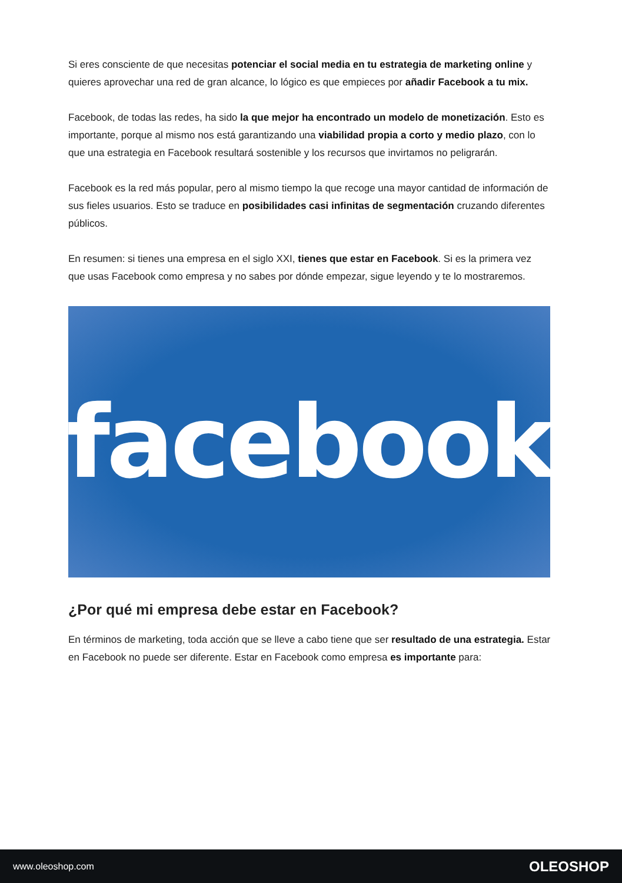Si eres consciente de que necesitas potenciar el social media en tu estrategia de marketing online y quieres aprovechar una red de gran alcance, lo lógico es que empieces por añadir Facebook a tu mix.
Facebook, de todas las redes, ha sido la que mejor ha encontrado un modelo de monetización. Esto es importante, porque al mismo nos está garantizando una viabilidad propia a corto y medio plazo, con lo que una estrategia en Facebook resultará sostenible y los recursos que invirtamos no peligrarán.
Facebook es la red más popular, pero al mismo tiempo la que recoge una mayor cantidad de información de sus fieles usuarios. Esto se traduce en posibilidades casi infinitas de segmentación cruzando diferentes públicos.
En resumen: si tienes una empresa en el siglo XXI, tienes que estar en Facebook. Si es la primera vez que usas Facebook como empresa y no sabes por dónde empezar, sigue leyendo y te lo mostraremos.
facebook
¿Por qué mi empresa debe estar en Facebook?
En términos de marketing, toda acción que se lleve a cabo tiene que ser resultado de una estrategia. Estar en Facebook no puede ser diferente. Estar en Facebook como empresa es importante para:
www.oleoshop.com OLEOSHOP